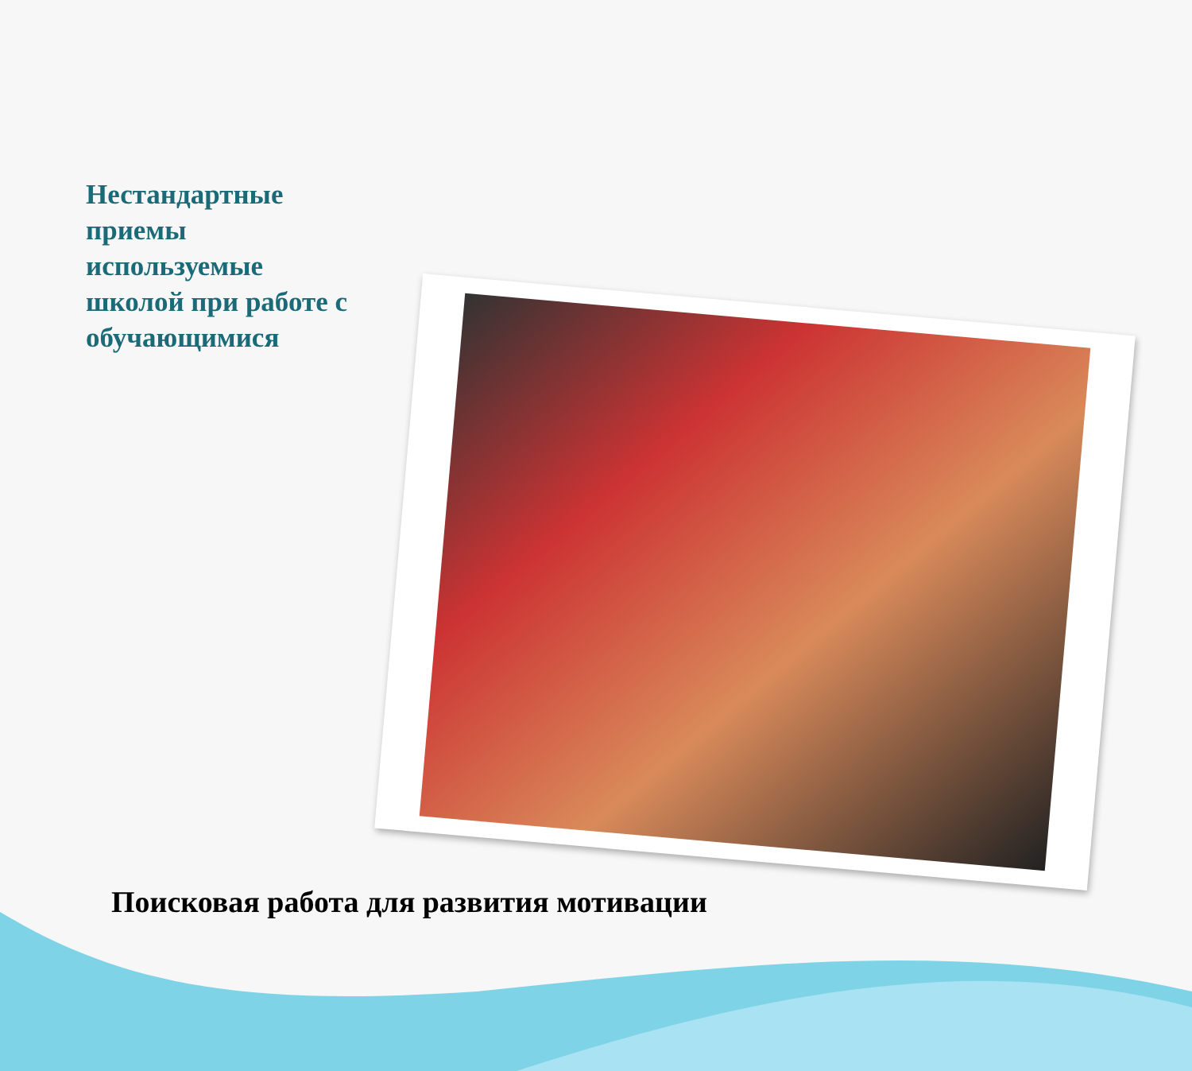Нестандартные приемы используемые школой при работе с обучающимися
Поисковая работа для развития мотивации